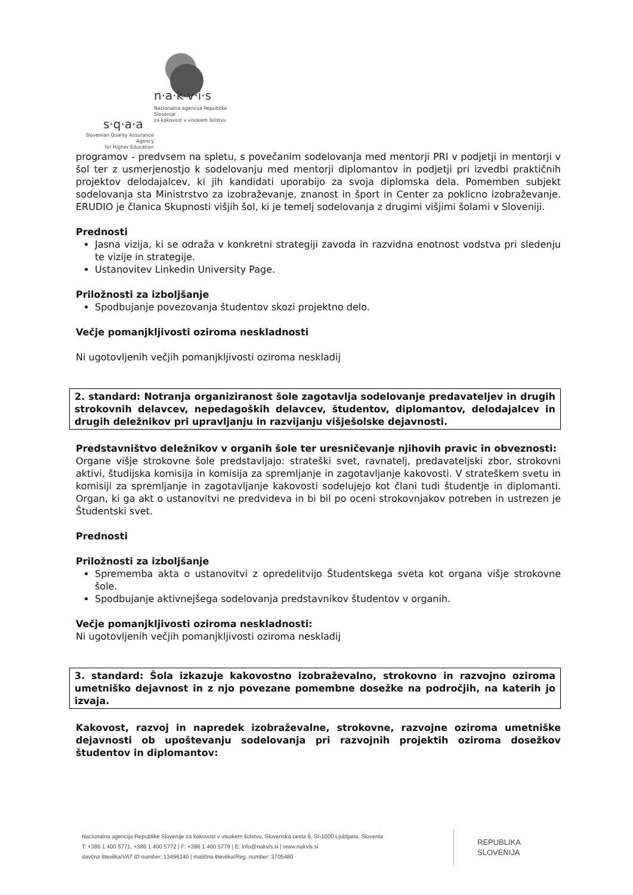n·a·k·v·i·s
Nacionalna agencija Republike Slovenije
za kakovost v visokem šolstvu
s·q·a·a
Slovenian Quality Assurance Agency
for Higher Education
programov - predvsem na spletu, s povečanim sodelovanja med mentorji PRI v podjetji in mentorji v šol ter z usmerjenostjo k sodelovanju med mentorji diplomantov in podjetji pri izvedbi praktičnih projektov delodajalcev, ki jih kandidati uporabijo za svoja diplomska dela. Pomemben subjekt sodelovanja sta Ministrstvo za izobraževanje, znanost in šport in Center za poklicno izobraževanje. ERUDIO je članica Skupnosti višjih šol, ki je temelj sodelovanja z drugimi višjimi šolami v Sloveniji.
Prednosti
Jasna vizija, ki se odraža v konkretni strategiji zavoda in razvidna enotnost vodstva pri sledenju te vizije in strategije.
Ustanovitev Linkedin University Page.
Priložnosti za izboljšanje
Spodbujanje povezovanja študentov skozi projektno delo.
Večje pomanjkljivosti oziroma neskladnosti
Ni ugotovljenih večjih pomanjkljivosti oziroma neskladij
2. standard: Notranja organiziranost šole zagotavlja sodelovanje predavateljev in drugih strokovnih delavcev, nepedagoških delavcev, študentov, diplomantov, delodajalcev in drugih deležnikov pri upravljanju in razvijanju višješolske dejavnosti.
Predstavništvo deležnikov v organih šole ter uresničevanje njihovih pravic in obveznosti:
Organe višje strokovne šole predstavljajo: strateški svet, ravnatelj, predavateljski zbor, strokovni aktivi, študijska komisija in komisija za spremljanje in zagotavljanje kakovosti. V strateškem svetu in komisiji za spremljanje in zagotavljanje kakovosti sodelujejo kot člani tudi študentje in diplomanti. Organ, ki ga akt o ustanovitvi ne predvideva in bi bil po oceni strokovnjakov potreben in ustrezen je Študentski svet.
Prednosti
Priložnosti za izboljšanje
Sprememba akta o ustanovitvi z opredelitvijo Študentskega sveta kot organa višje strokovne šole.
Spodbujanje aktivnejšega sodelovanja predstavnikov študentov v organih.
Večje pomanjkljivosti oziroma neskladnosti:
Ni ugotovljenih večjih pomanjkljivosti oziroma neskladij
3. standard: Šola izkazuje kakovostno izobraževalno, strokovno in razvojno oziroma umetniško dejavnost in z njo povezane pomembne dosežke na področjih, na katerih jo izvaja.
Kakovost, razvoj in napredek izobraževalne, strokovne, razvojne oziroma umetniške dejavnosti ob upoštevanju sodelovanja pri razvojnih projektih oziroma dosežkov študentov in diplomantov:
Nacionalna agencija Republike Slovenije za kakovost v visokem šolstvu, Slovenska cesta 9, SI-1000 Ljubljana, Slovenia
T: +386 1 400 5771, +386 1 400 5772 | F: +386 1 400 5779 | E: info@nakvis.si | www.nakvis.si
davčna številka/VAT ID number: 13496140 | matična številka/Reg. number: 3705480
REPUBLIKA
SLOVENIJA